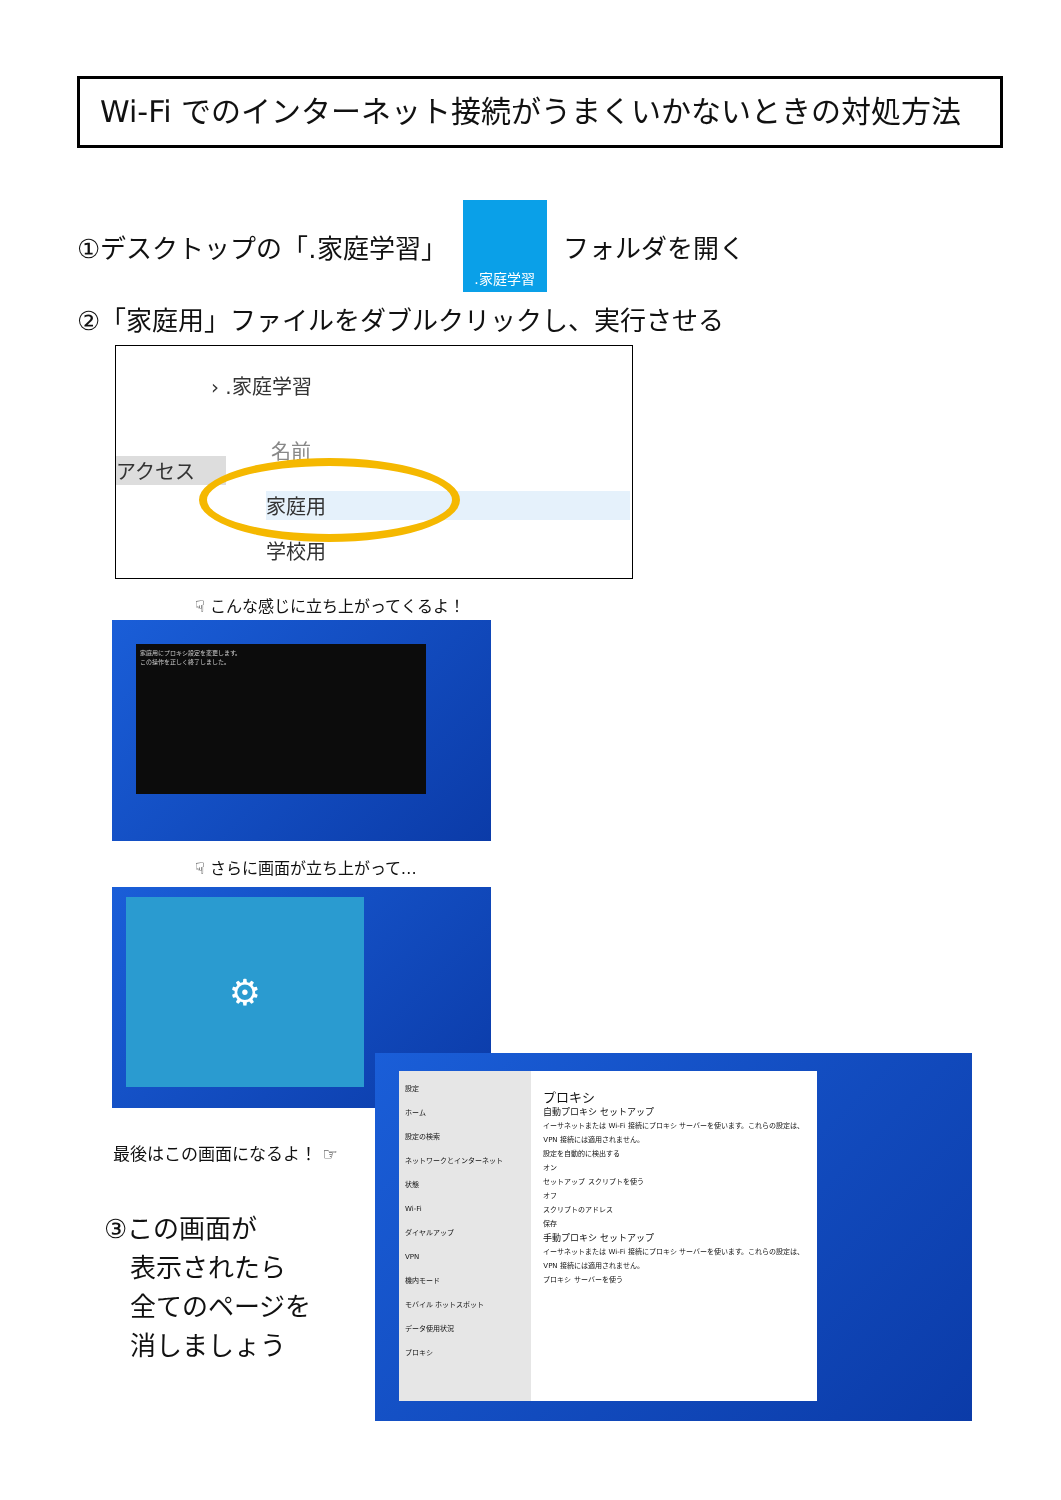Wi-Fi でのインターネット接続がうまくいかないときの対処方法
①デスクトップの「.家庭学習」
.家庭学習
フォルダを開く
②「家庭用」ファイルをダブルクリックし、実行させる
› .家庭学習
アクセス
名前
家庭用
学校用
☟ こんな感じに立ち上がってくるよ！
家庭用にプロキシ設定を変更します。
この操作を正しく終了しました。
☟ さらに画面が立ち上がって…
⚙
最後はこの画面になるよ！ ☞
③この画面が
　表示されたら
　全てのページを
　消しましょう
設定
ホーム
設定の検索
ネットワークとインターネット
状態
Wi-Fi
ダイヤルアップ
VPN
機内モード
モバイル ホットスポット
データ使用状況
プロキシ
プロキシ
自動プロキシ セットアップ
イーサネットまたは Wi-Fi 接続にプロキシ サーバーを使います。これらの設定は、VPN 接続には適用されません。
設定を自動的に検出する
オン
セットアップ スクリプトを使う
オフ
スクリプトのアドレス
保存
手動プロキシ セットアップ
イーサネットまたは Wi-Fi 接続にプロキシ サーバーを使います。これらの設定は、VPN 接続には適用されません。
プロキシ サーバーを使う